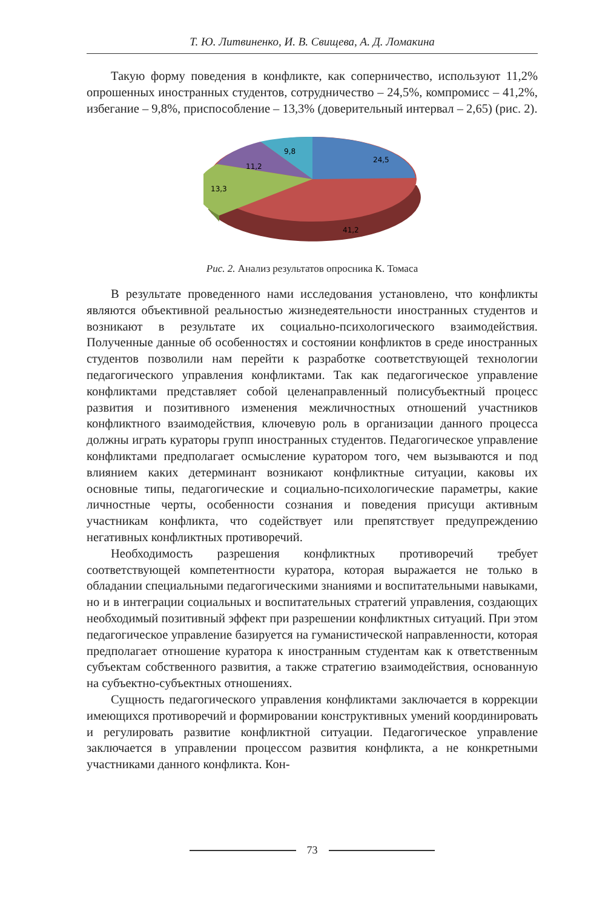Т. Ю. Литвиненко, И. В. Свищева, А. Д. Ломакина
Такую форму поведения в конфликте, как соперничество, используют 11,2% опрошенных иностранных студентов, сотрудничество – 24,5%, компромисс – 41,2%, избегание – 9,8%, приспособление – 13,3% (доверительный интервал – 2,65) (рис. 2).
24,5
9,8
11,2
13,3
41,2
Рис. 2. Анализ результатов опросника К. Томаса
В результате проведенного нами исследования установлено, что конфликты являются объективной реальностью жизнедеятельности иностранных студентов и возникают в результате их социально-психологического взаимодействия. Полученные данные об особенностях и состоянии конфликтов в среде иностранных студентов позволили нам перейти к разработке соответствующей технологии педагогического управления конфликтами. Так как педагогическое управление конфликтами представляет собой целенаправленный полисубъектный процесс развития и позитивного изменения межличностных отношений участников конфликтного взаимодействия, ключевую роль в организации данного процесса должны играть кураторы групп иностранных студентов. Педагогическое управление конфликтами предполагает осмысление куратором того, чем вызываются и под влиянием каких детерминант возникают конфликтные ситуации, каковы их основные типы, педагогические и социально-психологические параметры, какие личностные черты, особенности сознания и поведения присущи активным участникам конфликта, что содействует или препятствует предупреждению негативных конфликтных противоречий.
Необходимость разрешения конфликтных противоречий требует соответствующей компетентности куратора, которая выражается не только в обладании специальными педагогическими знаниями и воспитательными навыками, но и в интеграции социальных и воспитательных стратегий управления, создающих необходимый позитивный эффект при разрешении конфликтных ситуаций. При этом педагогическое управление базируется на гуманистической направленности, которая предполагает отношение куратора к иностранным студентам как к ответственным субъектам собственного развития, а также стратегию взаимодействия, основанную на субъектно-субъектных отношениях.
Сущность педагогического управления конфликтами заключается в коррекции имеющихся противоречий и формировании конструктивных умений координировать и регулировать развитие конфликтной ситуации. Педагогическое управление заключается в управлении процессом развития конфликта, а не конкретными участниками данного конфликта. Кон-
73